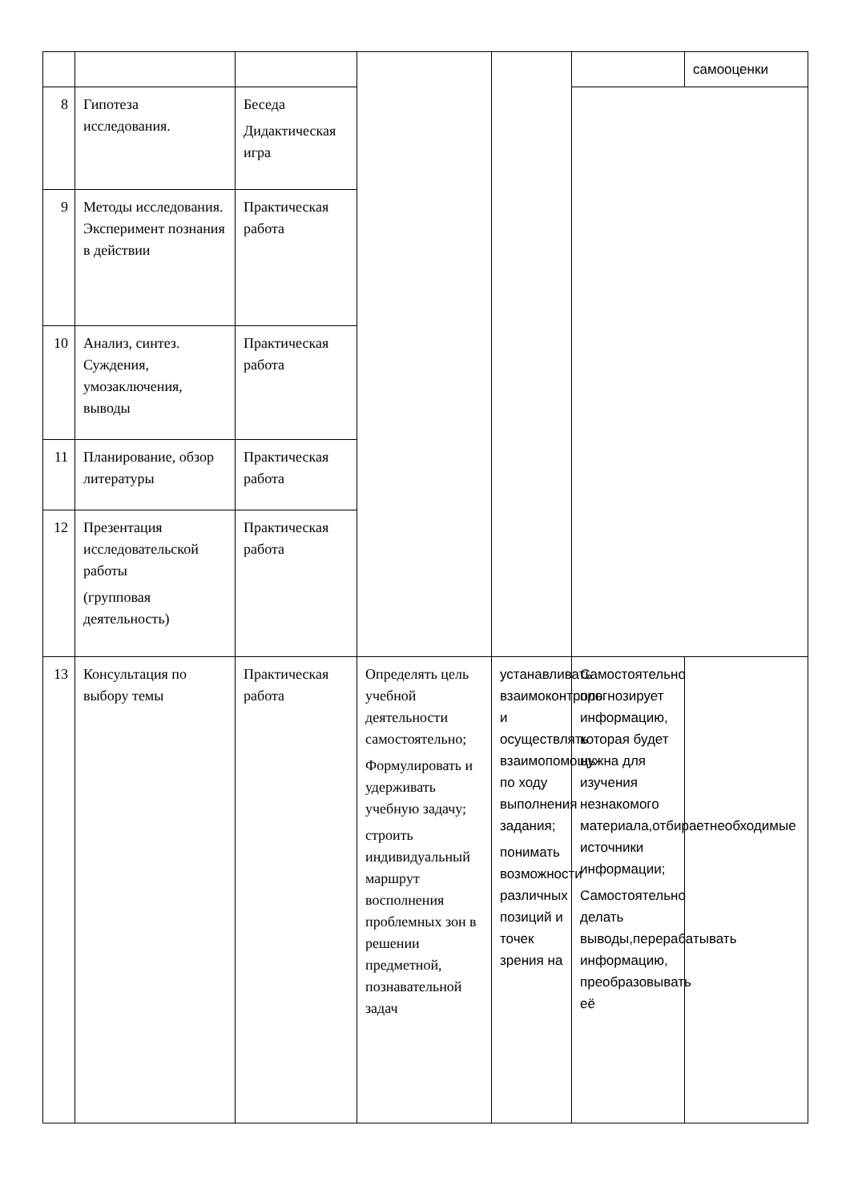| | | | | | | самооценки |
| 8 | Гипотеза исследования. | Беседа Дидактическая игра | | | | |
| 9 | Методы исследования. Эксперимент познания в действии | Практическая работа | | | | |
| 10 | Анализ, синтез. Суждения, умозаключения, выводы | Практическая работа | | | | |
| 11 | Планирование, обзор литературы | Практическая работа | | | | |
| 12 | Презентация исследовательской работы (групповая деятельность) | Практическая работа | | | | |
| 13 | Консультация по выбору темы | Практическая работа | Определять цель учебной деятельности самостоятельно; Формулировать и удерживать учебную задачу; строить индивидуальный маршрут восполнения проблемных зон в решении предметной, познавательной задач | устанавливать взаимоконтроль и осуществлять взаимопомощь по ходу выполнения задания; понимать возможности различных позиций и точек зрения на | Самостоятельно прогнозирует информацию, которая будет нужна для изучения незнакомого материала,отбираетнеобходимые источники информации; Самостоятельно делать выводы,перерабатывать информацию, преобразовывать её | |